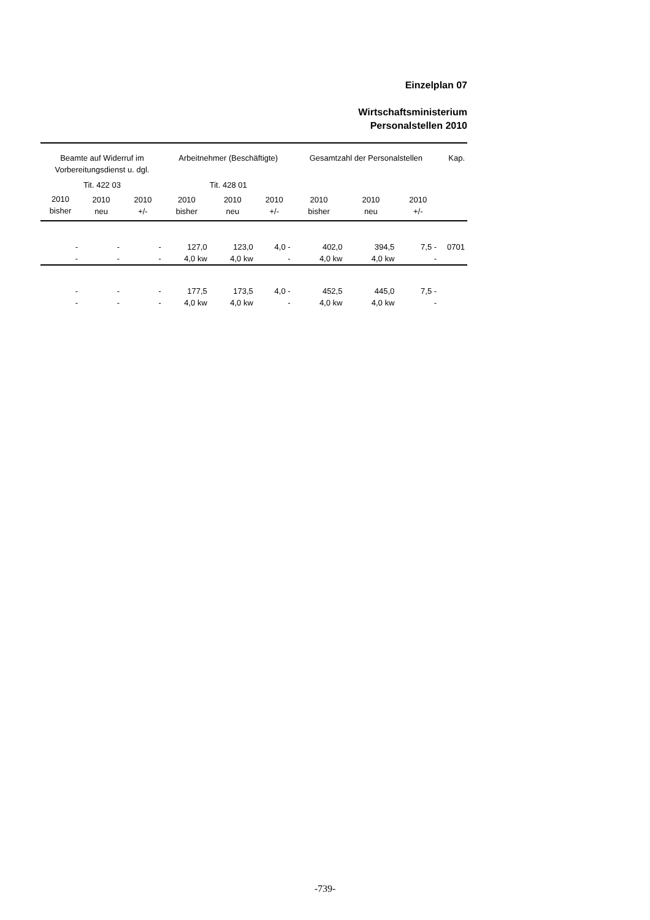Einzelplan 07
Wirtschaftsministerium
Personalstellen 2010
| Beamte auf Widerruf im Vorbereitungsdienst u. dgl. | | | Arbeitnehmer (Beschäftigte) | | | Gesamtzahl der Personalstellen | | | Kap. |
| --- | --- | --- | --- | --- | --- | --- | --- | --- | --- |
| Tit. 422 03 | | | Tit. 428 01 | | | | | | |
| 2010 bisher | 2010 neu | 2010 +/- | 2010 bisher | 2010 neu | 2010 +/- | 2010 bisher | 2010 neu | 2010 +/- | |
| - | - | - | 127,0 | 123,0 | 4,0 - | 402,0 | 394,5 | 7,5 - | 0701 |
| - | - | - | 4,0 kw | 4,0 kw | - | 4,0 kw | 4,0 kw | - | |
| - | - | - | 177,5 | 173,5 | 4,0 - | 452,5 | 445,0 | 7,5 - | |
| - | - | - | 4,0 kw | 4,0 kw | - | 4,0 kw | 4,0 kw | - | |
-739-